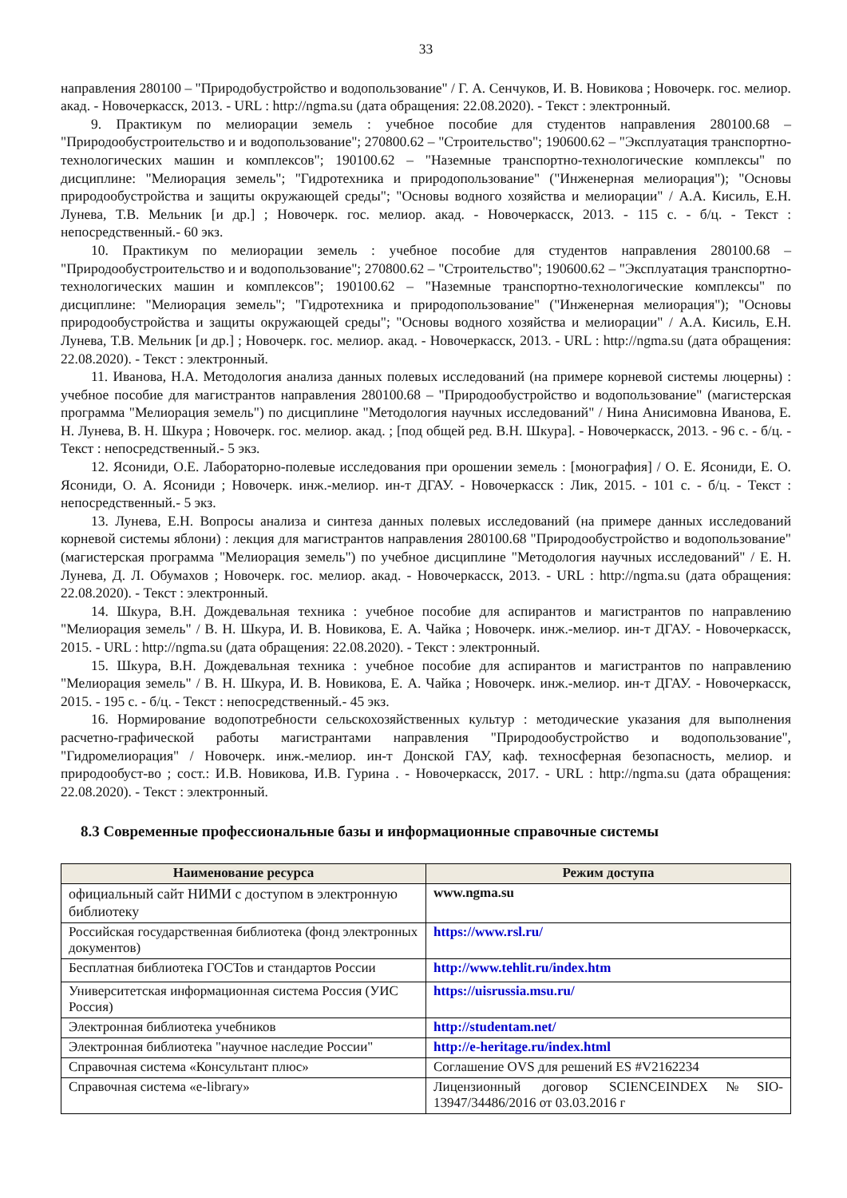33
направления 280100 – "Природобустройство и водопользование" / Г. А. Сенчуков, И. В. Новикова ; Новочерк. гос. мелиор. акад. - Новочеркасск, 2013. - URL : http://ngma.su (дата обращения: 22.08.2020). - Текст : электронный.
9. Практикум по мелиорации земель : учебное пособие для студентов направления 280100.68 – "Природообустроительство и и водопользование"; 270800.62 – "Строительство"; 190600.62 – "Эксплуатация транспортно-технологических машин и комплексов"; 190100.62 – "Наземные транспортно-технологические комплексы" по дисциплине: "Мелиорация земель"; "Гидротехника и природопользование" ("Инженерная мелиорация"); "Основы природообустройства и защиты окружающей среды"; "Основы водного хозяйства и мелиорации" / А.А. Кисиль, Е.Н. Лунева, Т.В. Мельник [и др.] ; Новочерк. гос. мелиор. акад. - Новочеркасск, 2013. - 115 с. - б/ц. - Текст : непосредственный.- 60 экз.
10. Практикум по мелиорации земель : учебное пособие для студентов направления 280100.68 – "Природообустроительство и и водопользование"; 270800.62 – "Строительство"; 190600.62 – "Эксплуатация транспортно-технологических машин и комплексов"; 190100.62 – "Наземные транспортно-технологические комплексы" по дисциплине: "Мелиорация земель"; "Гидротехника и природопользование" ("Инженерная мелиорация"); "Основы природообустройства и защиты окружающей среды"; "Основы водного хозяйства и мелиорации" / А.А. Кисиль, Е.Н. Лунева, Т.В. Мельник [и др.] ; Новочерк. гос. мелиор. акад. - Новочеркасск, 2013. - URL : http://ngma.su (дата обращения: 22.08.2020). - Текст : электронный.
11. Иванова, Н.А. Методология анализа данных полевых исследований (на примере корневой системы люцерны) : учебное пособие для магистрантов направления 280100.68 – "Природообустройство и водопользование" (магистерская программа "Мелиорация земель") по дисциплине "Методология научных исследований" / Нина Анисимовна Иванова, Е. Н. Лунева, В. Н. Шкура ; Новочерк. гос. мелиор. акад. ; [под общей ред. В.Н. Шкура]. - Новочеркасск, 2013. - 96 с. - б/ц. - Текст : непосредственный.- 5 экз.
12. Ясониди, О.Е. Лабораторно-полевые исследования при орошении земель : [монография] / О. Е. Ясониди, Е. О. Ясониди, О. А. Ясониди ; Новочерк. инж.-мелиор. ин-т ДГАУ. - Новочеркасск : Лик, 2015. - 101 с. - б/ц. - Текст : непосредственный.- 5 экз.
13. Лунева, Е.Н. Вопросы анализа и синтеза данных полевых исследований (на примере данных исследований корневой системы яблони) : лекция для магистрантов направления 280100.68 "Природообустройство и водопользование" (магистерская программа "Мелиорация земель") по учебное дисциплине "Методология научных исследований" / Е. Н. Лунева, Д. Л. Обумахов ; Новочерк. гос. мелиор. акад. - Новочеркасск, 2013. - URL : http://ngma.su (дата обращения: 22.08.2020). - Текст : электронный.
14. Шкура, В.Н. Дождевальная техника : учебное пособие для аспирантов и магистрантов по направлению "Мелиорация земель" / В. Н. Шкура, И. В. Новикова, Е. А. Чайка ; Новочерк. инж.-мелиор. ин-т ДГАУ. - Новочеркасск, 2015. - URL : http://ngma.su (дата обращения: 22.08.2020). - Текст : электронный.
15. Шкура, В.Н. Дождевальная техника : учебное пособие для аспирантов и магистрантов по направлению "Мелиорация земель" / В. Н. Шкура, И. В. Новикова, Е. А. Чайка ; Новочерк. инж.-мелиор. ин-т ДГАУ. - Новочеркасск, 2015. - 195 с. - б/ц. - Текст : непосредственный.- 45 экз.
16. Нормирование водопотребности сельскохозяйственных культур : методические указания для выполнения расчетно-графической работы магистрантами направления "Природообустройство и водопользование", "Гидромелиорация" / Новочерк. инж.-мелиор. ин-т Донской ГАУ, каф. техносферная безопасность, мелиор. и природообуст-во ; сост.: И.В. Новикова, И.В. Гурина . - Новочеркасск, 2017. - URL : http://ngma.su (дата обращения: 22.08.2020). - Текст : электронный.
8.3 Современные профессиональные базы и информационные справочные системы
| Наименование ресурса | Режим доступа |
| --- | --- |
| официальный сайт НИМИ с доступом в электронную библиотеку | www.ngma.su |
| Российская государственная библиотека (фонд электронных документов) | https://www.rsl.ru/ |
| Бесплатная библиотека ГОСТов и стандартов России | http://www.tehlit.ru/index.htm |
| Университетская информационная система Россия (УИС Россия) | https://uisrussia.msu.ru/ |
| Электронная библиотека учебников | http://studentam.net/ |
| Электронная библиотека "научное наследие России" | http://e-heritage.ru/index.html |
| Справочная система «Консультант плюс» | Соглашение OVS для решений ES #V2162234 |
| Справочная система «e-library» | Лицензионный договор SCIENCEINDEX№SIO-13947/34486/2016 от 03.03.2016 г |